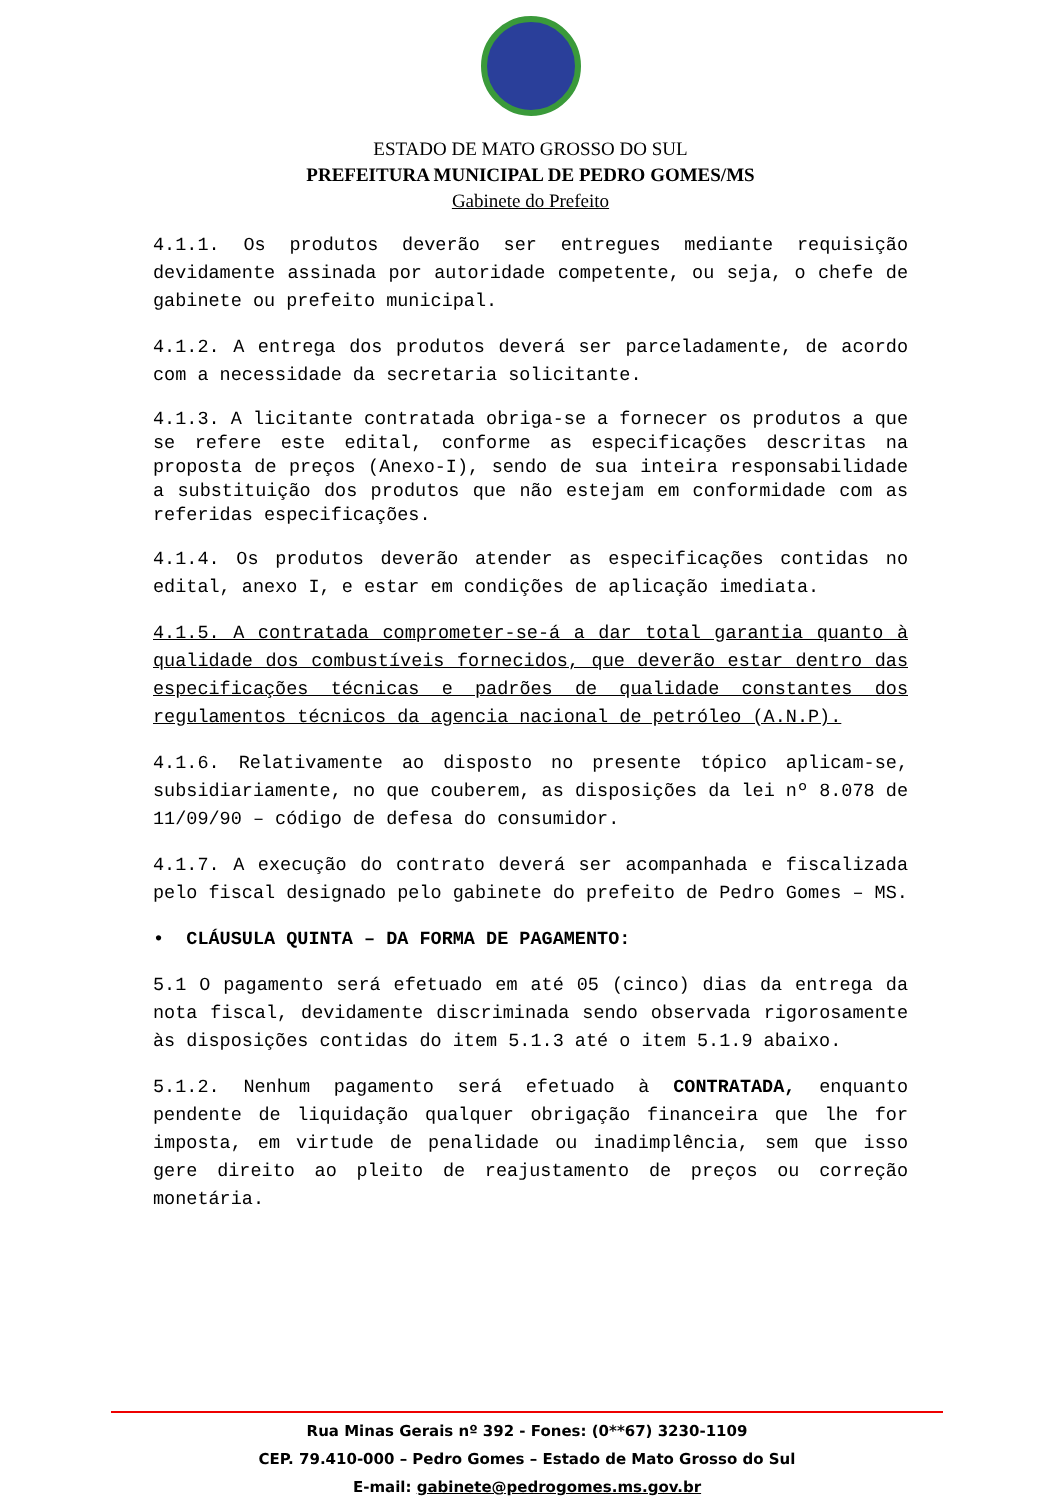ESTADO DE MATO GROSSO DO SUL
PREFEITURA MUNICIPAL DE PEDRO GOMES/MS
Gabinete do Prefeito
4.1.1. Os produtos deverão ser entregues mediante requisição devidamente assinada por autoridade competente, ou seja, o chefe de gabinete ou prefeito municipal.
4.1.2. A entrega dos produtos deverá ser parceladamente, de acordo com a necessidade da secretaria solicitante.
4.1.3. A licitante contratada obriga-se a fornecer os produtos a que se refere este edital, conforme as especificações descritas na proposta de preços (Anexo-I), sendo de sua inteira responsabilidade a substituição dos produtos que não estejam em conformidade com as referidas especificações.
4.1.4. Os produtos deverão atender as especificações contidas no edital, anexo I, e estar em condições de aplicação imediata.
4.1.5. A contratada comprometer-se-á a dar total garantia quanto à qualidade dos combustíveis fornecidos, que deverão estar dentro das especificações técnicas e padrões de qualidade constantes dos regulamentos técnicos da agencia nacional de petróleo (A.N.P).
4.1.6. Relativamente ao disposto no presente tópico aplicam-se, subsidiariamente, no que couberem, as disposições da lei nº 8.078 de 11/09/90 – código de defesa do consumidor.
4.1.7. A execução do contrato deverá ser acompanhada e fiscalizada pelo fiscal designado pelo gabinete do prefeito de Pedro Gomes – MS.
• CLÁUSULA QUINTA – DA FORMA DE PAGAMENTO:
5.1 O pagamento será efetuado em até 05 (cinco) dias da entrega da nota fiscal, devidamente discriminada sendo observada rigorosamente às disposições contidas do item 5.1.3 até o item 5.1.9 abaixo.
5.1.2. Nenhum pagamento será efetuado à CONTRATADA, enquanto pendente de liquidação qualquer obrigação financeira que lhe for imposta, em virtude de penalidade ou inadimplência, sem que isso gere direito ao pleito de reajustamento de preços ou correção monetária.
Rua Minas Gerais nº 392 - Fones: (0**67) 3230-1109
CEP. 79.410-000 – Pedro Gomes – Estado de Mato Grosso do Sul
E-mail: gabinete@pedrogomes.ms.gov.br